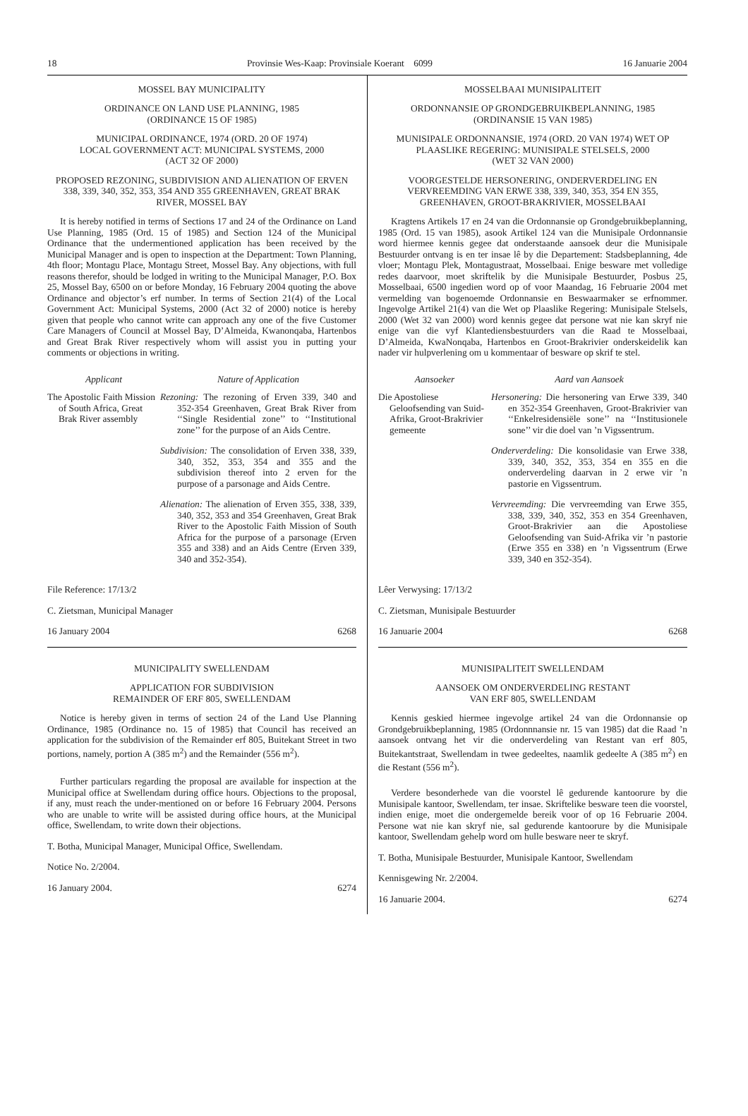18 Provinsie Wes-Kaap: Provinsiale Koerant 6099 16 Januarie 2004
MOSSEL BAY MUNICIPALITY
ORDINANCE ON LAND USE PLANNING, 1985
(ORDINANCE 15 OF 1985)
MUNICIPAL ORDINANCE, 1974 (ORD. 20 OF 1974)
LOCAL GOVERNMENT ACT: MUNICIPAL SYSTEMS, 2000
(ACT 32 OF 2000)
PROPOSED REZONING, SUBDIVISION AND ALIENATION OF ERVEN 338, 339, 340, 352, 353, 354 AND 355 GREENHAVEN, GREAT BRAK RIVER, MOSSEL BAY
It is hereby notified in terms of Sections 17 and 24 of the Ordinance on Land Use Planning, 1985 (Ord. 15 of 1985) and Section 124 of the Municipal Ordinance that the undermentioned application has been received by the Municipal Manager and is open to inspection at the Department: Town Planning, 4th floor; Montagu Place, Montagu Street, Mossel Bay. Any objections, with full reasons therefor, should be lodged in writing to the Municipal Manager, P.O. Box 25, Mossel Bay, 6500 on or before Monday, 16 February 2004 quoting the above Ordinance and objector’s erf number. In terms of Section 21(4) of the Local Government Act: Municipal Systems, 2000 (Act 32 of 2000) notice is hereby given that people who cannot write can approach any one of the five Customer Care Managers of Council at Mossel Bay, D’Almeida, Kwanonqaba, Hartenbos and Great Brak River respectively whom will assist you in putting your comments or objections in writing.
Applicant Nature of Application
The Apostolic Faith Mission of South Africa, Great Brak River assembly
Rezoning: The rezoning of Erven 339, 340 and 352-354 Greenhaven, Great Brak River from ‘‘Single Residential zone’’ to ‘‘Institutional zone’’ for the purpose of an Aids Centre.
Subdivision: The consolidation of Erven 338, 339, 340, 352, 353, 354 and 355 and the subdivision thereof into 2 erven for the purpose of a parsonage and Aids Centre.
Alienation: The alienation of Erven 355, 338, 339, 340, 352, 353 and 354 Greenhaven, Great Brak River to the Apostolic Faith Mission of South Africa for the purpose of a parsonage (Erven 355 and 338) and an Aids Centre (Erven 339, 340 and 352-354).
File Reference: 17/13/2
C. Zietsman, Municipal Manager
16 January 2004 6268
MUNICIPALITY SWELLENDAM
APPLICATION FOR SUBDIVISION
REMAINDER OF ERF 805, SWELLENDAM
Notice is hereby given in terms of section 24 of the Land Use Planning Ordinance, 1985 (Ordinance no. 15 of 1985) that Council has received an application for the subdivision of the Remainder erf 805, Buitekant Street in two portions, namely, portion A (385 m<sup>2</sup>) and the Remainder (556 m<sup>2</sup>).
Further particulars regarding the proposal are available for inspection at the Municipal office at Swellendam during office hours. Objections to the proposal, if any, must reach the under-mentioned on or before 16 February 2004. Persons who are unable to write will be assisted during office hours, at the Municipal office, Swellendam, to write down their objections.
T. Botha, Municipal Manager, Municipal Office, Swellendam.
Notice No. 2/2004.
16 January 2004. 6274
MOSSELBAAI MUNISIPALITEIT
ORDONNANSIE OP GRONDGEBRUIKBEPLANNING, 1985
(ORDINANSIE 15 VAN 1985)
MUNISIPALE ORDONNANSIE, 1974 (ORD. 20 VAN 1974) WET OP PLAASLIKE REGERING: MUNISIPALE STELSELS, 2000
(WET 32 VAN 2000)
VOORGESTELDE HERSONERING, ONDERVERDELING EN VERVREEMDING VAN ERWE 338, 339, 340, 353, 354 EN 355, GREENHAVEN, GROOT-BRAKRIVIER, MOSSELBAAI
Kragtens Artikels 17 en 24 van die Ordonnansie op Grondgebruikbeplanning, 1985 (Ord. 15 van 1985), asook Artikel 124 van die Munisipale Ordonnansie word hiermee kennis gegee dat onderstaande aansoek deur die Munisipale Bestuurder ontvang is en ter insae lê by die Departement: Stadsbeplanning, 4de vloer; Montagu Plek, Montagustraat, Mosselbaai. Enige besware met volledige redes daarvoor, moet skriftelik by die Munisipale Bestuurder, Posbus 25, Mosselbaai, 6500 ingedien word op of voor Maandag, 16 Februarie 2004 met vermelding van bogenoemde Ordonnansie en Beswaarmaker se erfnommer. Ingevolge Artikel 21(4) van die Wet op Plaaslike Regering: Munisipale Stelsels, 2000 (Wet 32 van 2000) word kennis gegee dat persone wat nie kan skryf nie enige van die vyf Klantediensbestuurders van die Raad te Mosselbaai, D’Almeida, KwaNonqaba, Hartenbos en Groot-Brakrivier onderskeidelik kan nader vir hulpverlening om u kommentaar of besware op skrif te stel.
Aansoeker Aard van Aansoek
Die Apostoliese Geloofsending van Suid-Afrika, Groot-Brakrivier gemeente
Hersonering: Die hersonering van Erwe 339, 340 en 352-354 Greenhaven, Groot-Brakrivier van ‘‘Enkelresidensiële sone’’ na ‘‘Institusionele sone’’ vir die doel van ’n Vigssentrum.
Onderverdeling: Die konsolidasie van Erwe 338, 339, 340, 352, 353, 354 en 355 en die onderverdeling daarvan in 2 erwe vir ’n pastorie en Vigssentrum.
Vervreemding: Die vervreemding van Erwe 355, 338, 339, 340, 352, 353 en 354 Greenhaven, Groot-Brakrivier aan die Apostoliese Geloofsending van Suid-Afrika vir ’n pastorie (Erwe 355 en 338) en ’n Vigssentrum (Erwe 339, 340 en 352-354).
Lêer Verwysing: 17/13/2
C. Zietsman, Munisipale Bestuurder
16 Januarie 2004 6268
MUNISIPALITEIT SWELLENDAM
AANSOEK OM ONDERVERDELING RESTANT
VAN ERF 805, SWELLENDAM
Kennis geskied hiermee ingevolge artikel 24 van die Ordonnansie op Grondgebruikbeplanning, 1985 (Ordonnnansie nr. 15 van 1985) dat die Raad ’n aansoek ontvang het vir die onderverdeling van Restant van erf 805, Buitekantstraat, Swellendam in twee gedeeltes, naamlik gedeelte A (385 m<sup>2</sup>) en die Restant (556 m<sup>2</sup>).
Verdere besonderhede van die voorstel lê gedurende kantoorure by die Munisipale kantoor, Swellendam, ter insae. Skriftelike besware teen die voorstel, indien enige, moet die ondergemelde bereik voor of op 16 Februarie 2004. Persone wat nie kan skryf nie, sal gedurende kantoorure by die Munisipale kantoor, Swellendam gehelp word om hulle besware neer te skryf.
T. Botha, Munisipale Bestuurder, Munisipale Kantoor, Swellendam
Kennisgewing Nr. 2/2004.
16 Januarie 2004. 6274